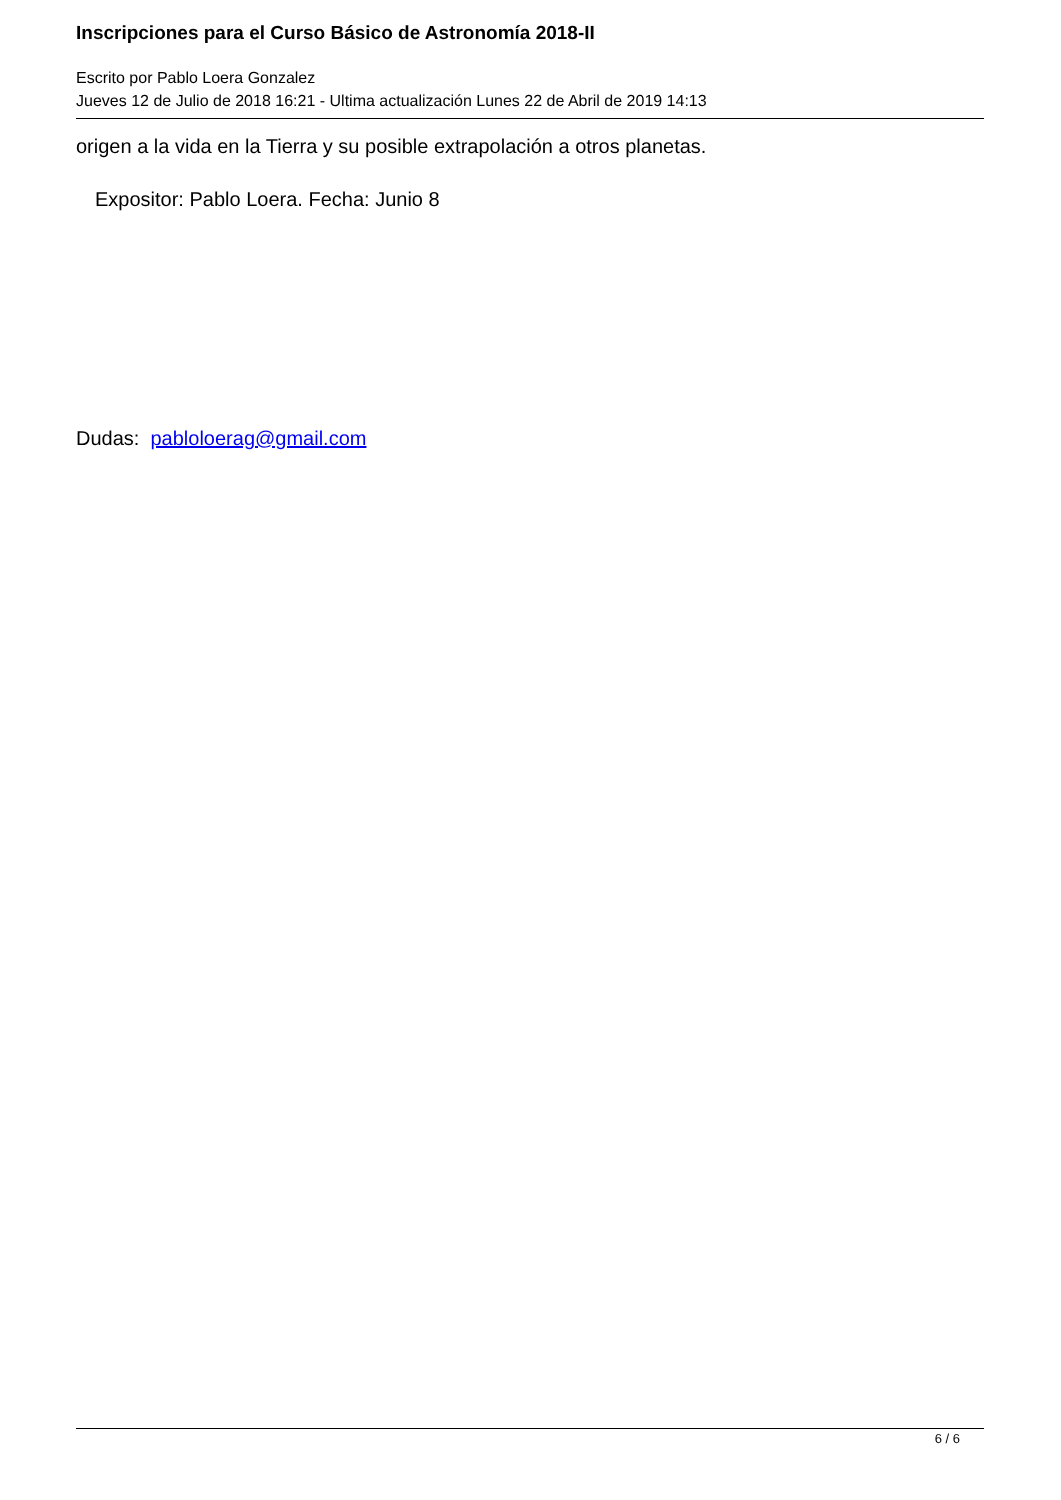Inscripciones para el Curso Básico de Astronomía 2018-II
Escrito por Pablo Loera Gonzalez
Jueves 12 de Julio de 2018 16:21 - Ultima actualización Lunes 22 de Abril de 2019 14:13
origen a la vida en la Tierra y su posible extrapolación a otros planetas.
Expositor: Pablo Loera. Fecha: Junio 8
Dudas: pabloloerag@gmail.com
6 / 6